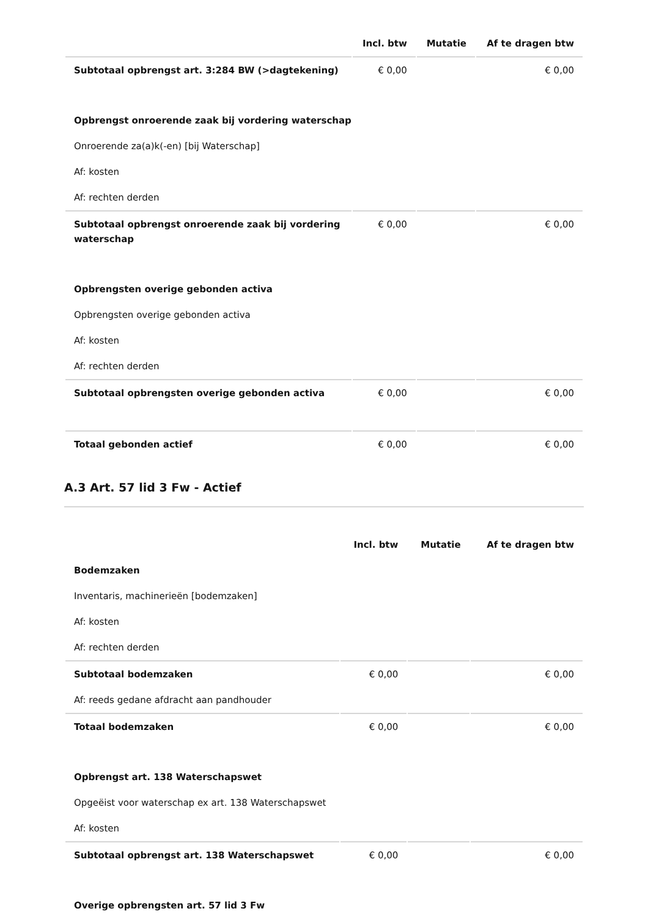| | Incl. btw | Mutatie | Af te dragen btw |
| --- | --- | --- | --- |
| Subtotaal opbrengst art. 3:284 BW (>dagtekening) | € 0,00 | | € 0,00 |
| Opbrengst onroerende zaak bij vordering waterschap | | | |
| Onroerende za(a)k(-en) [bij Waterschap] | | | |
| Af: kosten | | | |
| Af: rechten derden | | | |
| Subtotaal opbrengst onroerende zaak bij vordering waterschap | € 0,00 | | € 0,00 |
| Opbrengsten overige gebonden activa | | | |
| Opbrengsten overige gebonden activa | | | |
| Af: kosten | | | |
| Af: rechten derden | | | |
| Subtotaal opbrengsten overige gebonden activa | € 0,00 | | € 0,00 |
| Totaal gebonden actief | € 0,00 | | € 0,00 |
A.3 Art. 57 lid 3 Fw - Actief
| | Incl. btw | Mutatie | Af te dragen btw |
| --- | --- | --- | --- |
| Bodemzaken | | | |
| Inventaris, machinerieën [bodemzaken] | | | |
| Af: kosten | | | |
| Af: rechten derden | | | |
| Subtotaal bodemzaken | € 0,00 | | € 0,00 |
| Af: reeds gedane afdracht aan pandhouder | | | |
| Totaal bodemzaken | € 0,00 | | € 0,00 |
| Opbrengst art. 138 Waterschapswet | | | |
| Opgeëist voor waterschap ex art. 138 Waterschapswet | | | |
| Af: kosten | | | |
| Subtotaal opbrengst art. 138 Waterschapswet | € 0,00 | | € 0,00 |
| Overige opbrengsten art. 57 lid 3 Fw | | | |